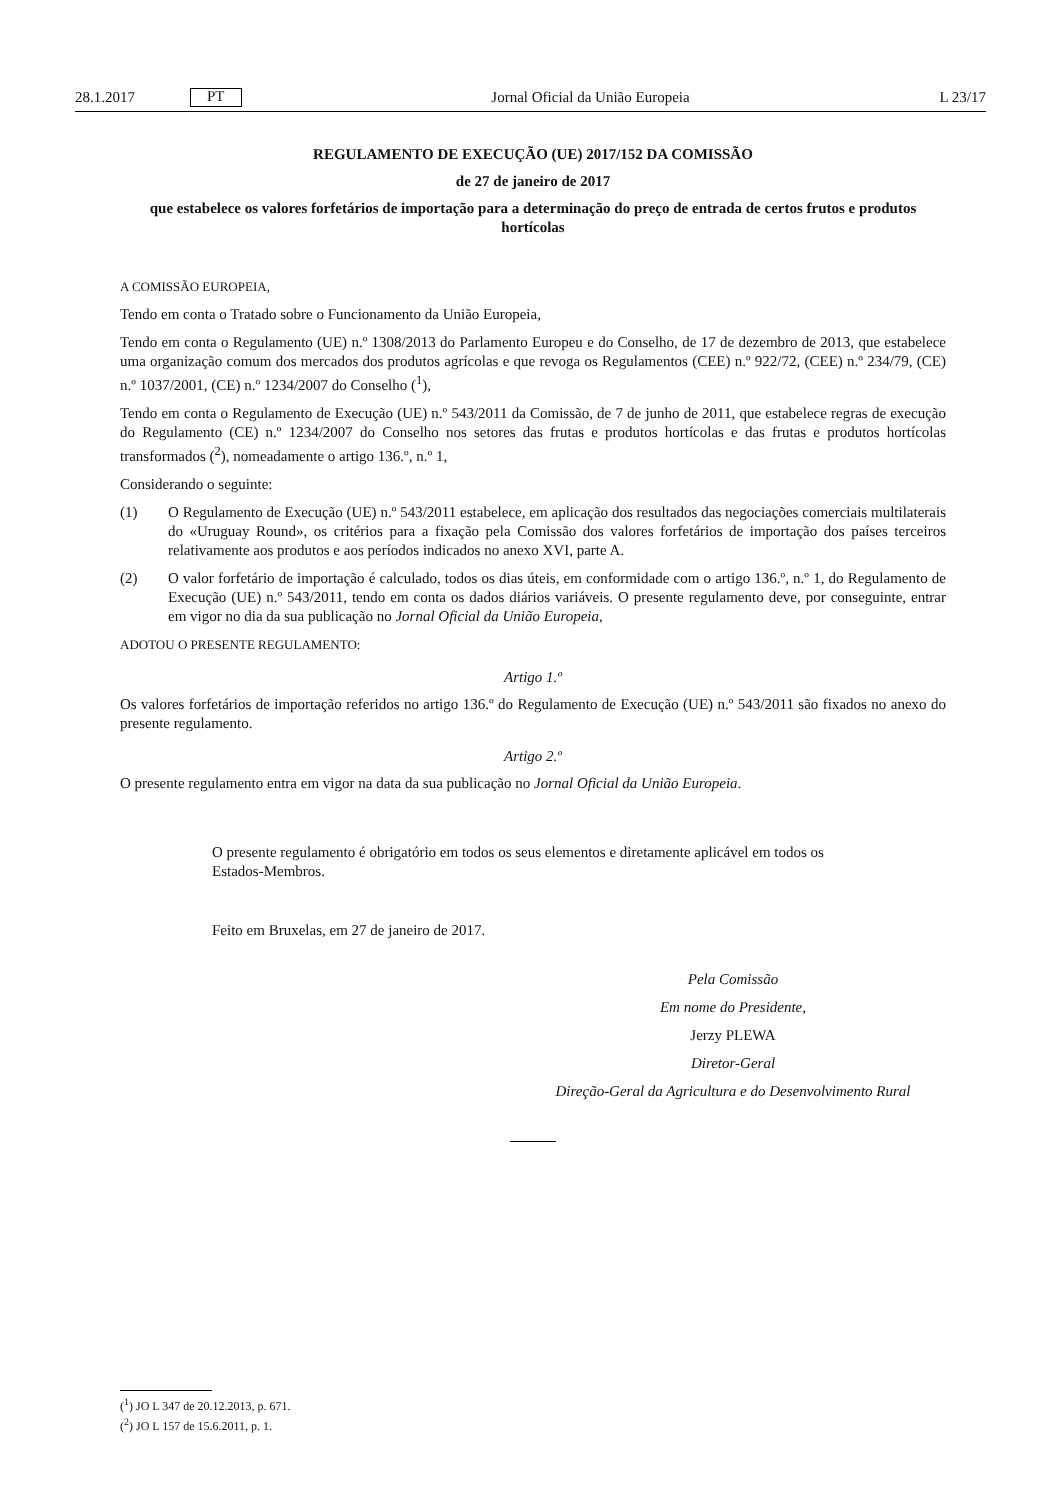28.1.2017 PT
Jornal Oficial da União Europeia L 23/17
REGULAMENTO DE EXECUÇÃO (UE) 2017/152 DA COMISSÃO
de 27 de janeiro de 2017
que estabelece os valores forfetários de importação para a determinação do preço de entrada de certos frutos e produtos hortícolas
A COMISSÃO EUROPEIA,
Tendo em conta o Tratado sobre o Funcionamento da União Europeia,
Tendo em conta o Regulamento (UE) n.º 1308/2013 do Parlamento Europeu e do Conselho, de 17 de dezembro de 2013, que estabelece uma organização comum dos mercados dos produtos agrícolas e que revoga os Regulamentos (CEE) n.º 922/72, (CEE) n.º 234/79, (CE) n.º 1037/2001, (CE) n.º 1234/2007 do Conselho (<sup>1</sup>),
Tendo em conta o Regulamento de Execução (UE) n.º 543/2011 da Comissão, de 7 de junho de 2011, que estabelece regras de execução do Regulamento (CE) n.º 1234/2007 do Conselho nos setores das frutas e produtos hortícolas e das frutas e produtos hortícolas transformados (<sup>2</sup>), nomeadamente o artigo 136.º, n.º 1,
Considerando o seguinte:
(1) O Regulamento de Execução (UE) n.º 543/2011 estabelece, em aplicação dos resultados das negociações comerciais multilaterais do «Uruguay Round», os critérios para a fixação pela Comissão dos valores forfetários de importação dos países terceiros relativamente aos produtos e aos períodos indicados no anexo XVI, parte A.
(2) O valor forfetário de importação é calculado, todos os dias úteis, em conformidade com o artigo 136.º, n.º 1, do Regulamento de Execução (UE) n.º 543/2011, tendo em conta os dados diários variáveis. O presente regulamento deve, por conseguinte, entrar em vigor no dia da sua publicação no Jornal Oficial da União Europeia,
ADOTOU O PRESENTE REGULAMENTO:
Artigo 1.º
Os valores forfetários de importação referidos no artigo 136.º do Regulamento de Execução (UE) n.º 543/2011 são fixados no anexo do presente regulamento.
Artigo 2.º
O presente regulamento entra em vigor na data da sua publicação no Jornal Oficial da União Europeia.
O presente regulamento é obrigatório em todos os seus elementos e diretamente aplicável em todos os Estados-Membros.
Feito em Bruxelas, em 27 de janeiro de 2017.
Pela Comissão
Em nome do Presidente,
Jerzy PLEWA
Diretor-Geral
Direção-Geral da Agricultura e do Desenvolvimento Rural
(<sup>1</sup>) JO L 347 de 20.12.2013, p. 671.
(<sup>2</sup>) JO L 157 de 15.6.2011, p. 1.